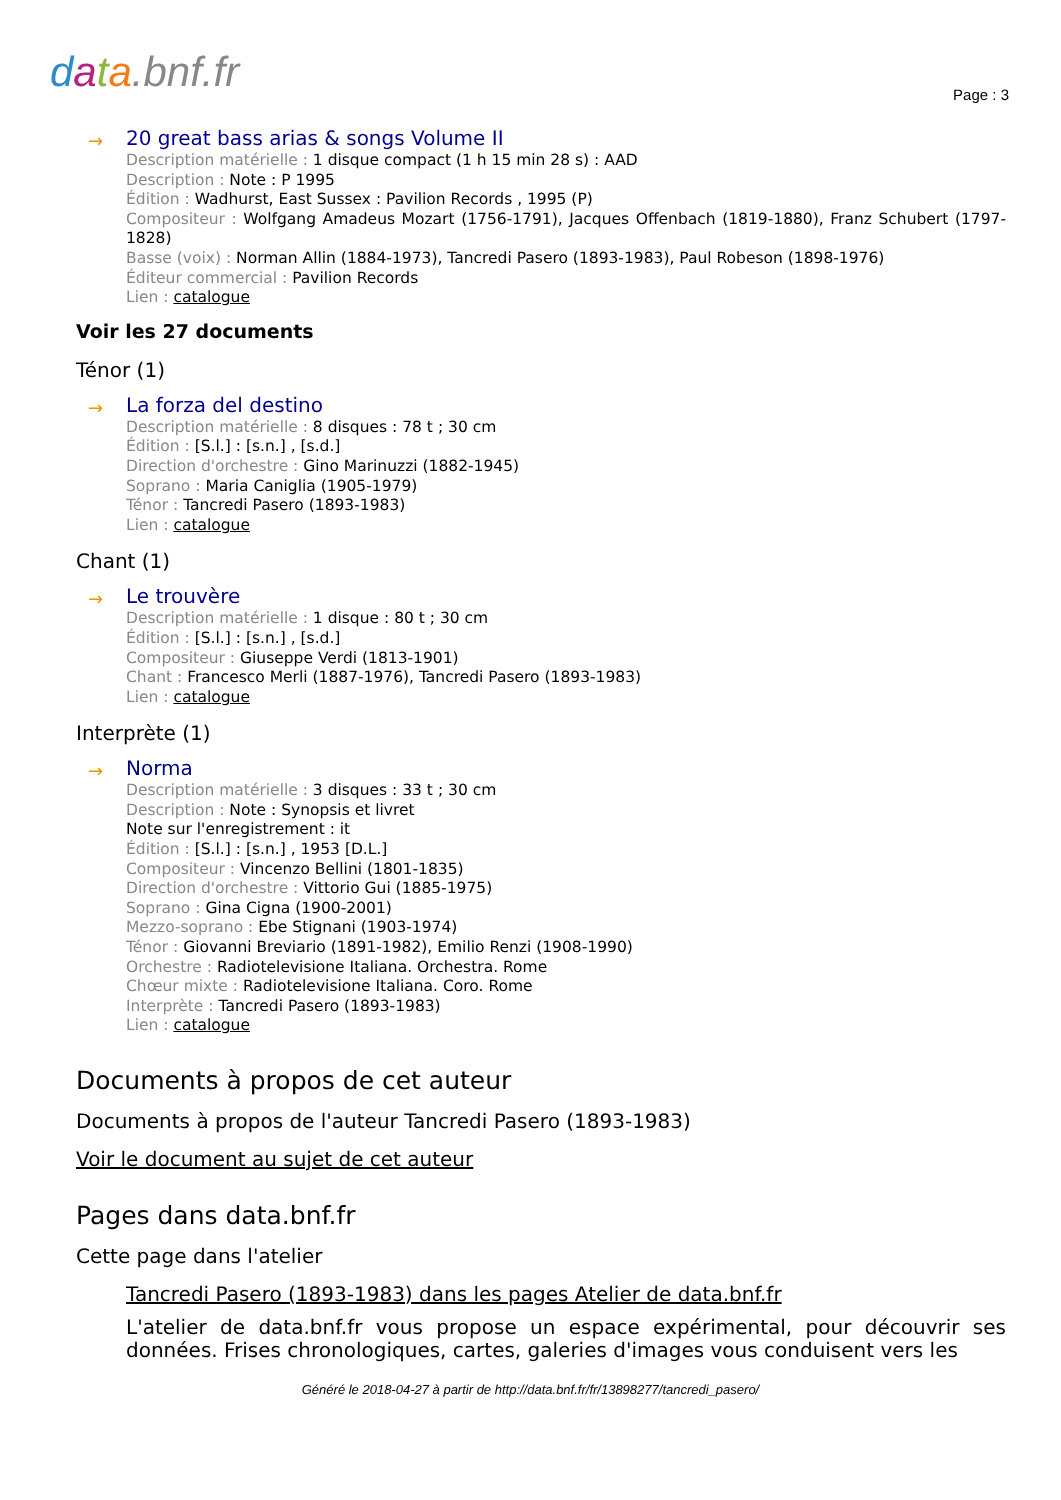data.bnf.fr Page : 3
→
20 great bass arias & songs Volume II
Description matérielle : 1 disque compact (1 h 15 min 28 s) : AAD
Description : Note : P 1995
Édition : Wadhurst, East Sussex : Pavilion Records , 1995 (P)
Compositeur : Wolfgang Amadeus Mozart (1756-1791), Jacques Offenbach (1819-1880), Franz Schubert (1797-1828)
Basse (voix) : Norman Allin (1884-1973), Tancredi Pasero (1893-1983), Paul Robeson (1898-1976)
Éditeur commercial : Pavilion Records
Lien : catalogue
Voir les 27 documents
Ténor (1)
→
La forza del destino
Description matérielle : 8 disques : 78 t ; 30 cm
Édition : [S.l.] : [s.n.] , [s.d.]
Direction d'orchestre : Gino Marinuzzi (1882-1945)
Soprano : Maria Caniglia (1905-1979)
Ténor : Tancredi Pasero (1893-1983)
Lien : catalogue
Chant (1)
→
Le trouvère
Description matérielle : 1 disque : 80 t ; 30 cm
Édition : [S.l.] : [s.n.] , [s.d.]
Compositeur : Giuseppe Verdi (1813-1901)
Chant : Francesco Merli (1887-1976), Tancredi Pasero (1893-1983)
Lien : catalogue
Interprète (1)
→
Norma
Description matérielle : 3 disques : 33 t ; 30 cm
Description : Note : Synopsis et livret
Note sur l'enregistrement : it
Édition : [S.l.] : [s.n.] , 1953 [D.L.]
Compositeur : Vincenzo Bellini (1801-1835)
Direction d'orchestre : Vittorio Gui (1885-1975)
Soprano : Gina Cigna (1900-2001)
Mezzo-soprano : Ebe Stignani (1903-1974)
Ténor : Giovanni Breviario (1891-1982), Emilio Renzi (1908-1990)
Orchestre : Radiotelevisione Italiana. Orchestra. Rome
Chœur mixte : Radiotelevisione Italiana. Coro. Rome
Interprète : Tancredi Pasero (1893-1983)
Lien : catalogue
Documents à propos de cet auteur
Documents à propos de l'auteur Tancredi Pasero (1893-1983)
Voir le document au sujet de cet auteur
Pages dans data.bnf.fr
Cette page dans l'atelier
Tancredi Pasero (1893-1983) dans les pages Atelier de data.bnf.fr
L'atelier de data.bnf.fr vous propose un espace expérimental, pour découvrir ses données. Frises chronologiques, cartes, galeries d'images vous conduisent vers les
Généré le 2018-04-27 à partir de http://data.bnf.fr/fr/13898277/tancredi_pasero/